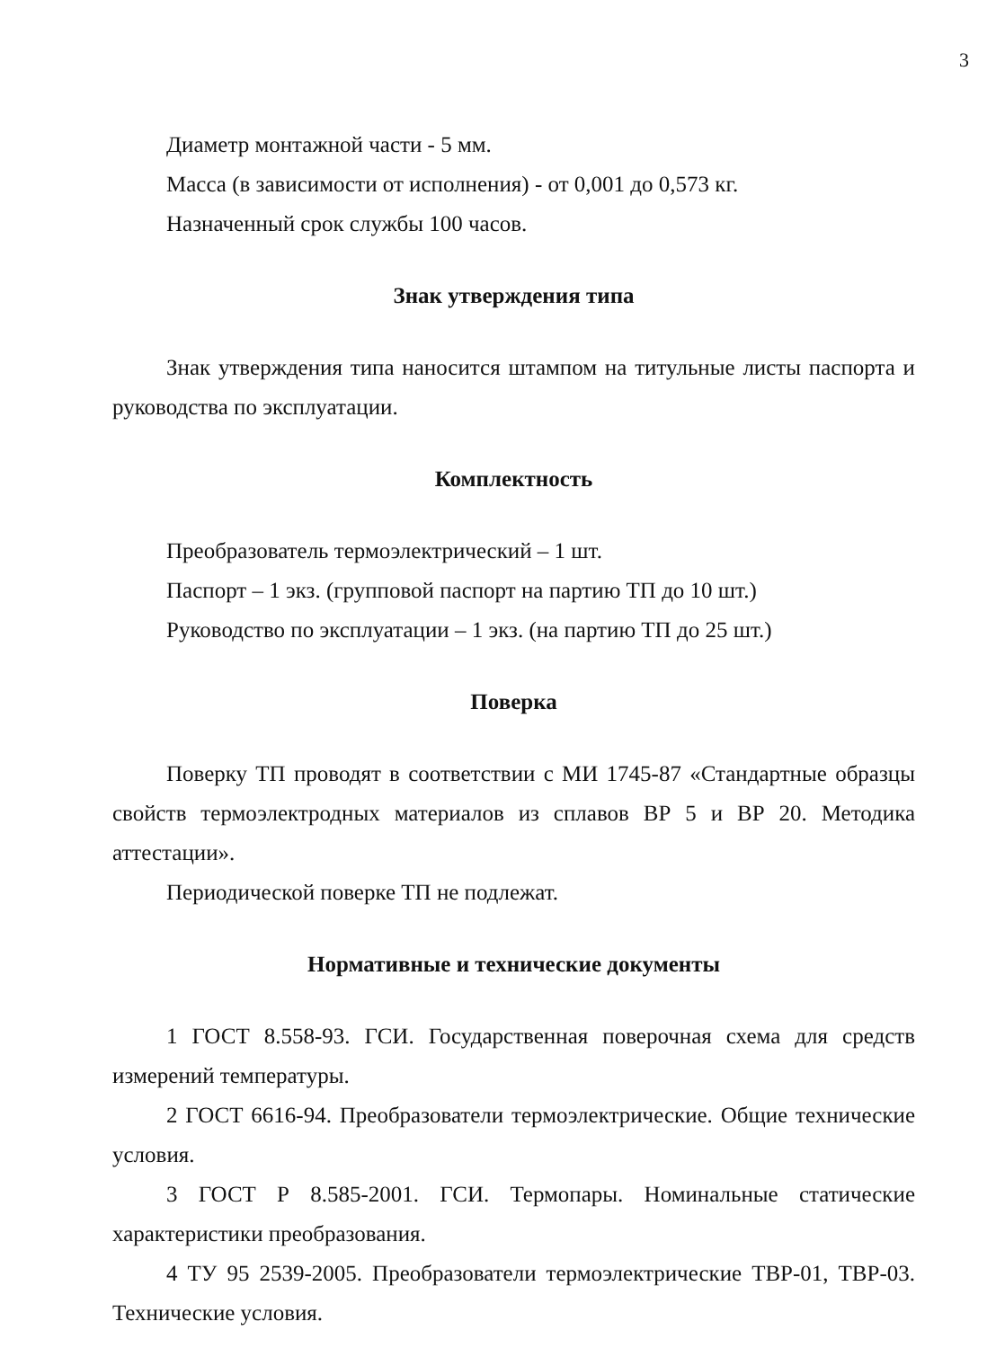3
Диаметр монтажной части - 5 мм.
Масса (в зависимости от исполнения) - от 0,001 до 0,573 кг.
Назначенный срок службы 100 часов.
Знак утверждения типа
Знак утверждения типа наносится штампом на титульные листы паспорта и руководства по эксплуатации.
Комплектность
Преобразователь термоэлектрический – 1 шт.
Паспорт – 1 экз. (групповой паспорт на партию ТП до 10 шт.)
Руководство по эксплуатации – 1 экз. (на партию ТП до 25 шт.)
Поверка
Поверку ТП проводят в соответствии с МИ 1745-87 «Стандартные образцы свойств термоэлектродных материалов из сплавов ВР 5 и ВР 20. Методика аттестации».
Периодической поверке ТП не подлежат.
Нормативные и технические документы
1 ГОСТ 8.558-93. ГСИ. Государственная поверочная схема для средств измерений температуры.
2 ГОСТ 6616-94. Преобразователи термоэлектрические. Общие технические условия.
3 ГОСТ Р 8.585-2001. ГСИ. Термопары. Номинальные статические характеристики преобразования.
4 ТУ 95 2539-2005. Преобразователи термоэлектрические ТВР-01, ТВР-03. Технические условия.